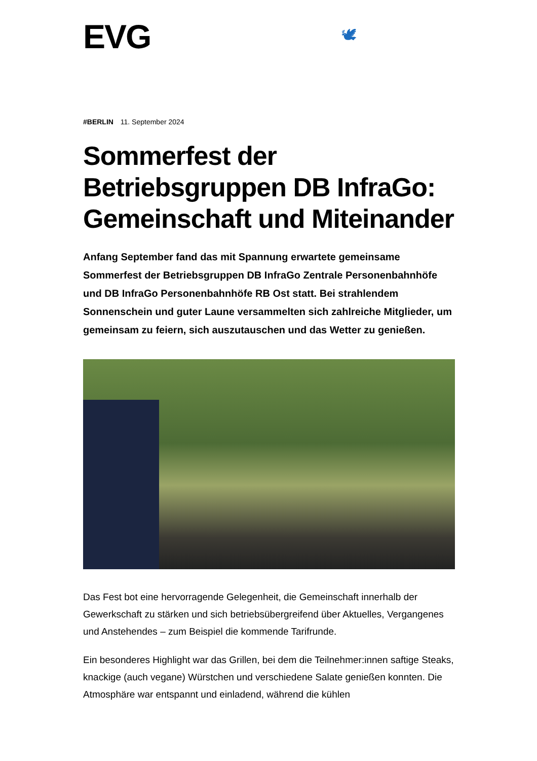EVG 🕊
#BERLIN 11. September 2024
Sommerfest der Betriebsgruppen DB InfraGo: Gemeinschaft und Miteinander
Anfang September fand das mit Spannung erwartete gemeinsame Sommerfest der Betriebsgruppen DB InfraGo Zentrale Personenbahnhöfe und DB InfraGo Personenbahnhöfe RB Ost statt. Bei strahlendem Sonnenschein und guter Laune versammelten sich zahlreiche Mitglieder, um gemeinsam zu feiern, sich auszutauschen und das Wetter zu genießen.
Das Fest bot eine hervorragende Gelegenheit, die Gemeinschaft innerhalb der Gewerkschaft zu stärken und sich betriebsübergreifend über Aktuelles, Vergangenes und Anstehendes – zum Beispiel die kommende Tarifrunde.
Ein besonderes Highlight war das Grillen, bei dem die Teilnehmer:innen saftige Steaks, knackige (auch vegane) Würstchen und verschiedene Salate genießen konnten. Die Atmosphäre war entspannt und einladend, während die kühlen